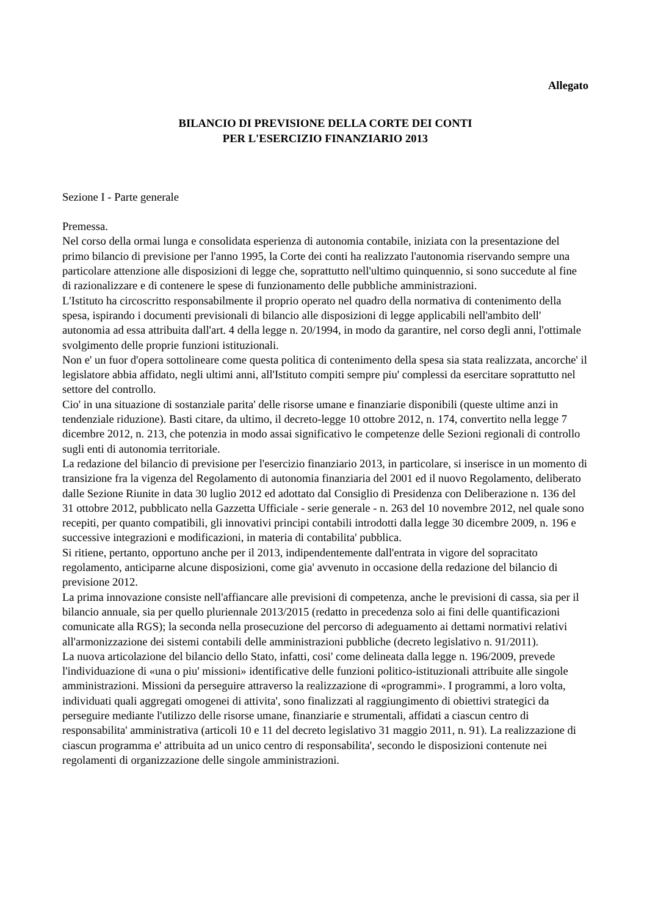Allegato
BILANCIO DI PREVISIONE DELLA CORTE DEI CONTI
PER L'ESERCIZIO FINANZIARIO 2013
Sezione I - Parte generale
Premessa.
Nel corso della ormai lunga e consolidata esperienza di autonomia contabile, iniziata con la presentazione del primo bilancio di previsione per l'anno 1995, la Corte dei conti ha realizzato l'autonomia riservando sempre una particolare attenzione alle disposizioni di legge che, soprattutto nell'ultimo quinquennio, si sono succedute al fine di razionalizzare e di contenere le spese di funzionamento delle pubbliche amministrazioni.
L'Istituto ha circoscritto responsabilmente il proprio operato nel quadro della normativa di contenimento della spesa, ispirando i documenti previsionali di bilancio alle disposizioni di legge applicabili nell'ambito dell' autonomia ad essa attribuita dall'art. 4 della legge n. 20/1994, in modo da garantire, nel corso degli anni, l'ottimale svolgimento delle proprie funzioni istituzionali.
Non e' un fuor d'opera sottolineare come questa politica di contenimento della spesa sia stata realizzata, ancorche' il legislatore abbia affidato, negli ultimi anni, all'Istituto compiti sempre piu' complessi da esercitare soprattutto nel settore del controllo.
Cio' in una situazione di sostanziale parita' delle risorse umane e finanziarie disponibili (queste ultime anzi in tendenziale riduzione). Basti citare, da ultimo, il decreto-legge 10 ottobre 2012, n. 174, convertito nella legge 7 dicembre 2012, n. 213, che potenzia in modo assai significativo le competenze delle Sezioni regionali di controllo sugli enti di autonomia territoriale.
La redazione del bilancio di previsione per l'esercizio finanziario 2013, in particolare, si inserisce in un momento di transizione fra la vigenza del Regolamento di autonomia finanziaria del 2001 ed il nuovo Regolamento, deliberato dalle Sezione Riunite in data 30 luglio 2012 ed adottato dal Consiglio di Presidenza con Deliberazione n. 136 del 31 ottobre 2012, pubblicato nella Gazzetta Ufficiale - serie generale - n. 263 del 10 novembre 2012, nel quale sono recepiti, per quanto compatibili, gli innovativi principi contabili introdotti dalla legge 30 dicembre 2009, n. 196 e successive integrazioni e modificazioni, in materia di contabilita' pubblica.
Si ritiene, pertanto, opportuno anche per il 2013, indipendentemente dall'entrata in vigore del sopracitato regolamento, anticiparne alcune disposizioni, come gia' avvenuto in occasione della redazione del bilancio di previsione 2012.
La prima innovazione consiste nell'affiancare alle previsioni di competenza, anche le previsioni di cassa, sia per il bilancio annuale, sia per quello pluriennale 2013/2015 (redatto in precedenza solo ai fini delle quantificazioni comunicate alla RGS); la seconda nella prosecuzione del percorso di adeguamento ai dettami normativi relativi all'armonizzazione dei sistemi contabili delle amministrazioni pubbliche (decreto legislativo n. 91/2011).
La nuova articolazione del bilancio dello Stato, infatti, cosi' come delineata dalla legge n. 196/2009, prevede l'individuazione di «una o piu' missioni» identificative delle funzioni politico-istituzionali attribuite alle singole amministrazioni. Missioni da perseguire attraverso la realizzazione di «programmi». I programmi, a loro volta, individuati quali aggregati omogenei di attivita', sono finalizzati al raggiungimento di obiettivi strategici da perseguire mediante l'utilizzo delle risorse umane, finanziarie e strumentali, affidati a ciascun centro di responsabilita' amministrativa (articoli 10 e 11 del decreto legislativo 31 maggio 2011, n. 91). La realizzazione di ciascun programma e' attribuita ad un unico centro di responsabilita', secondo le disposizioni contenute nei regolamenti di organizzazione delle singole amministrazioni.